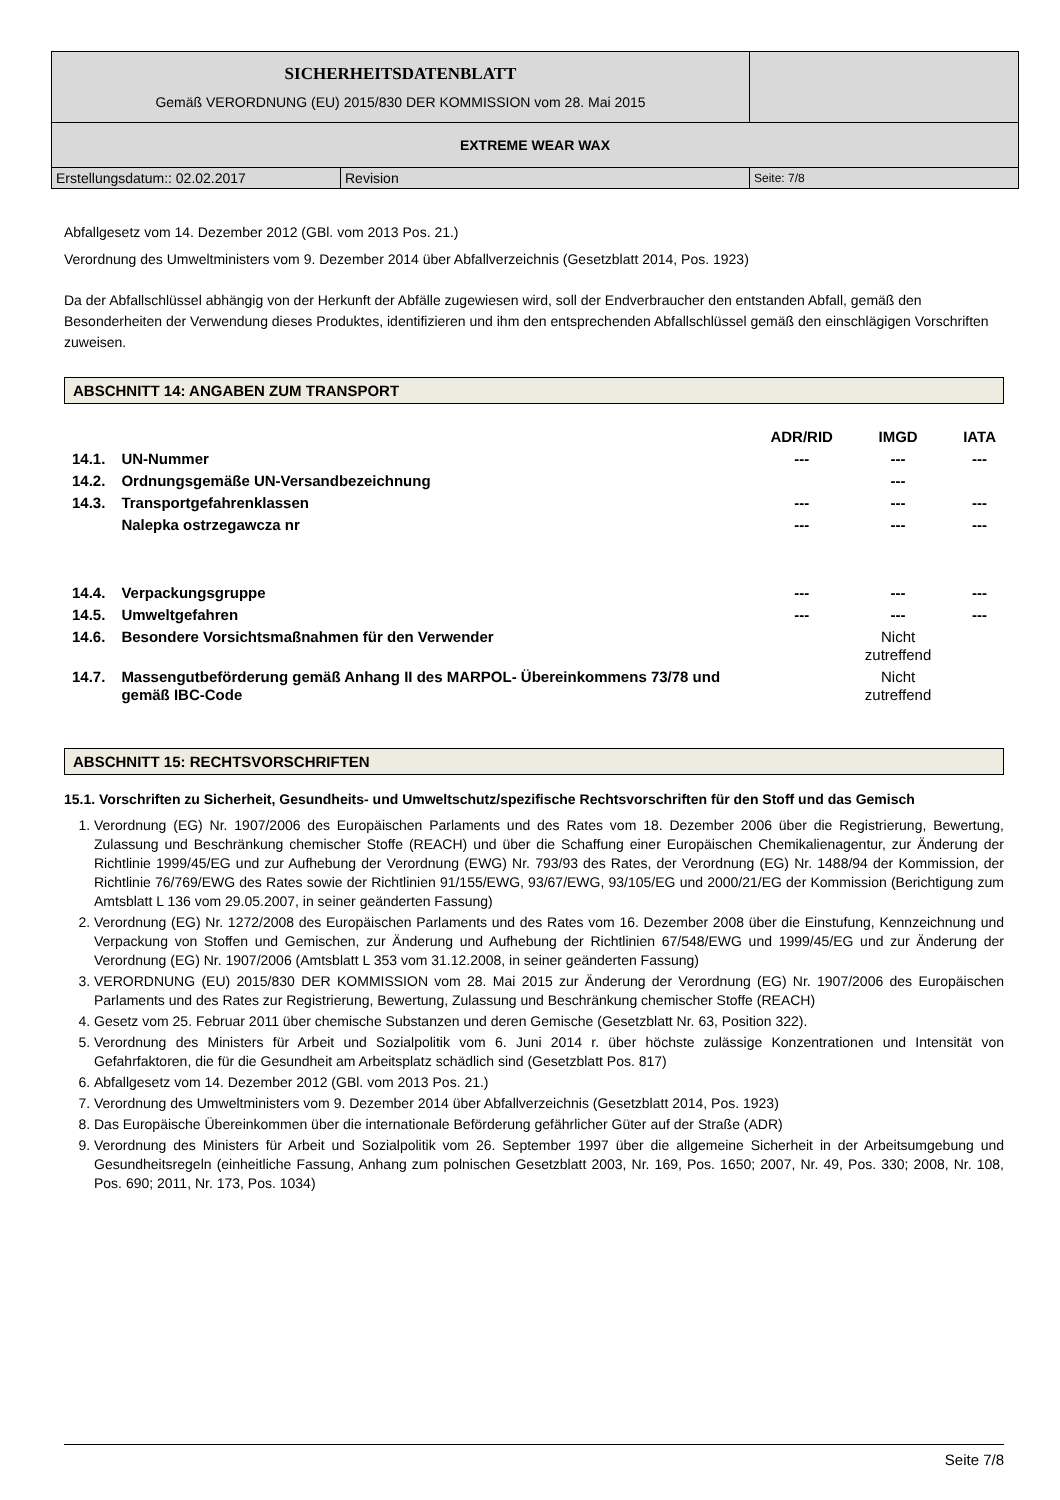| SICHERHEITSDATENBLATT Gemäß VERORDNUNG (EU) 2015/830 DER KOMMISSION vom 28. Mai 2015 | | |
| EXTREME WEAR WAX | | |
| Erstellungsdatum:: 02.02.2017 | Revision | Seite: 7/8 |
Abfallgesetz vom 14. Dezember 2012 (GBl. vom 2013 Pos. 21.)
Verordnung des Umweltministers vom 9. Dezember 2014 über Abfallverzeichnis (Gesetzblatt 2014, Pos. 1923)
Da der Abfallschlüssel abhängig von der Herkunft der Abfälle zugewiesen wird, soll der Endverbraucher den entstanden Abfall, gemäß den Besonderheiten der Verwendung dieses Produktes, identifizieren und ihm den entsprechenden Abfallschlüssel gemäß den einschlägigen Vorschriften zuweisen.
ABSCHNITT 14: ANGABEN ZUM TRANSPORT
| | | ADR/RID | IMGD | IATA |
| --- | --- | --- | --- | --- |
| 14.1. | UN-Nummer | --- | --- | --- |
| 14.2. | Ordnungsgemäße UN-Versandbezeichnung | | --- | |
| 14.3. | Transportgefahrenklassen | --- | --- | --- |
| | Nalepka ostrzegawcza nr | --- | --- | --- |
| 14.4. | Verpackungsgruppe | --- | --- | --- |
| 14.5. | Umweltgefahren | --- | --- | --- |
| 14.6. | Besondere Vorsichtsmaßnahmen für den Verwender | | Nicht zutreffend | |
| 14.7. | Massengutbeförderung gemäß Anhang II des MARPOL- Übereinkommens 73/78 und gemäß IBC-Code | | Nicht zutreffend | |
ABSCHNITT 15: RECHTSVORSCHRIFTEN
15.1. Vorschriften zu Sicherheit, Gesundheits- und Umweltschutz/spezifische Rechtsvorschriften für den Stoff und das Gemisch
1. Verordnung (EG) Nr. 1907/2006 des Europäischen Parlaments und des Rates vom 18. Dezember 2006 über die Registrierung, Bewertung, Zulassung und Beschränkung chemischer Stoffe (REACH) und über die Schaffung einer Europäischen Chemikalienagentur, zur Änderung der Richtlinie 1999/45/EG und zur Aufhebung der Verordnung (EWG) Nr. 793/93 des Rates, der Verordnung (EG) Nr. 1488/94 der Kommission, der Richtlinie 76/769/EWG des Rates sowie der Richtlinien 91/155/EWG, 93/67/EWG, 93/105/EG und 2000/21/EG der Kommission (Berichtigung zum Amtsblatt L 136 vom 29.05.2007, in seiner geänderten Fassung)
2. Verordnung (EG) Nr. 1272/2008 des Europäischen Parlaments und des Rates vom 16. Dezember 2008 über die Einstufung, Kennzeichnung und Verpackung von Stoffen und Gemischen, zur Änderung und Aufhebung der Richtlinien 67/548/EWG und 1999/45/EG und zur Änderung der Verordnung (EG) Nr. 1907/2006 (Amtsblatt L 353 vom 31.12.2008, in seiner geänderten Fassung)
3. VERORDNUNG (EU) 2015/830 DER KOMMISSION vom 28. Mai 2015 zur Änderung der Verordnung (EG) Nr. 1907/2006 des Europäischen Parlaments und des Rates zur Registrierung, Bewertung, Zulassung und Beschränkung chemischer Stoffe (REACH)
4. Gesetz vom 25. Februar 2011 über chemische Substanzen und deren Gemische (Gesetzblatt Nr. 63, Position 322).
5. Verordnung des Ministers für Arbeit und Sozialpolitik vom 6. Juni 2014 r. über höchste zulässige Konzentrationen und Intensität von Gefahrfaktoren, die für die Gesundheit am Arbeitsplatz schädlich sind (Gesetzblatt Pos. 817)
6. Abfallgesetz vom 14. Dezember 2012 (GBl. vom 2013 Pos. 21.)
7. Verordnung des Umweltministers vom 9. Dezember 2014 über Abfallverzeichnis (Gesetzblatt 2014, Pos. 1923)
8. Das Europäische Übereinkommen über die internationale Beförderung gefährlicher Güter auf der Straße (ADR)
9. Verordnung des Ministers für Arbeit und Sozialpolitik vom 26. September 1997 über die allgemeine Sicherheit in der Arbeitsumgebung und Gesundheitsregeln (einheitliche Fassung, Anhang zum polnischen Gesetzblatt 2003, Nr. 169, Pos. 1650; 2007, Nr. 49, Pos. 330; 2008, Nr. 108, Pos. 690; 2011, Nr. 173, Pos. 1034)
Seite 7/8